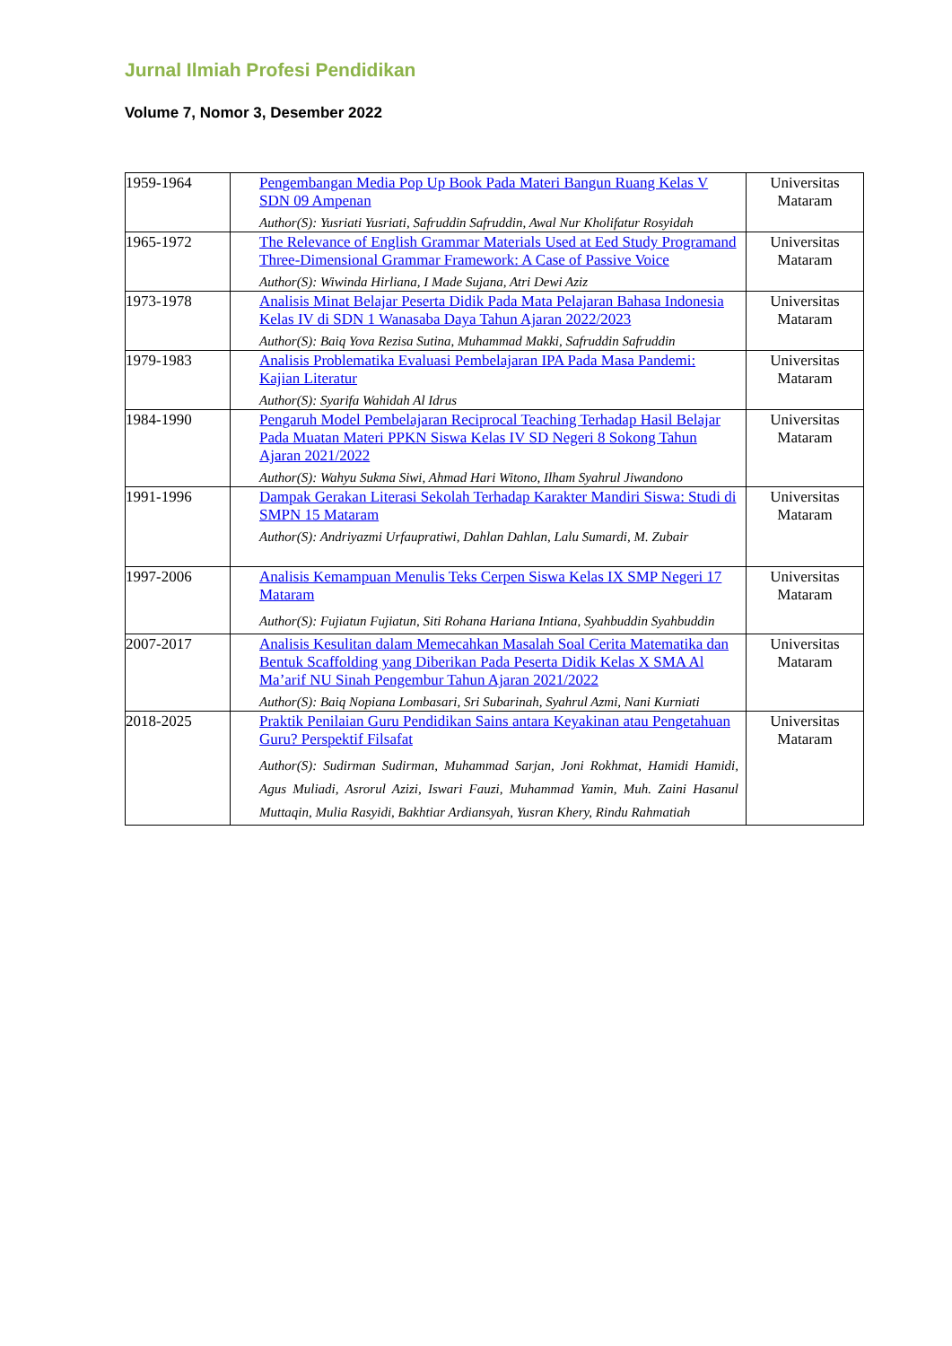Jurnal Ilmiah Profesi Pendidikan
Volume 7, Nomor 3, Desember 2022
| 1959-1964 | Pengembangan Media Pop Up Book Pada Materi Bangun Ruang Kelas V SDN 09 Ampenan Author(S): Yusriati Yusriati, Safruddin Safruddin, Awal Nur Kholifatur Rosyidah | Universitas Mataram |
| 1965-1972 | The Relevance of English Grammar Materials Used at Eed Study Programand Three-Dimensional Grammar Framework: A Case of Passive Voice Author(S): Wiwinda Hirliana, I Made Sujana, Atri Dewi Aziz | Universitas Mataram |
| 1973-1978 | Analisis Minat Belajar Peserta Didik Pada Mata Pelajaran Bahasa Indonesia Kelas IV di SDN 1 Wanasaba Daya Tahun Ajaran 2022/2023 Author(S): Baiq Yova Rezisa Sutina, Muhammad Makki, Safruddin Safruddin | Universitas Mataram |
| 1979-1983 | Analisis Problematika Evaluasi Pembelajaran IPA Pada Masa Pandemi: Kajian Literatur Author(S): Syarifa Wahidah Al Idrus | Universitas Mataram |
| 1984-1990 | Pengaruh Model Pembelajaran Reciprocal Teaching Terhadap Hasil Belajar Pada Muatan Materi PPKN Siswa Kelas IV SD Negeri 8 Sokong Tahun Ajaran 2021/2022 Author(S): Wahyu Sukma Siwi, Ahmad Hari Witono, Ilham Syahrul Jiwandono | Universitas Mataram |
| 1991-1996 | Dampak Gerakan Literasi Sekolah Terhadap Karakter Mandiri Siswa: Studi di SMPN 15 Mataram Author(S): Andriyazmi Urfaupratiwi, Dahlan Dahlan, Lalu Sumardi, M. Zubair | Universitas Mataram |
| 1997-2006 | Analisis Kemampuan Menulis Teks Cerpen Siswa Kelas IX SMP Negeri 17 Mataram Author(S): Fujiatun Fujiatun, Siti Rohana Hariana Intiana, Syahbuddin Syahbuddin | Universitas Mataram |
| 2007-2017 | Analisis Kesulitan dalam Memecahkan Masalah Soal Cerita Matematika dan Bentuk Scaffolding yang Diberikan Pada Peserta Didik Kelas X SMA Al Ma’arif NU Sinah Pengembur Tahun Ajaran 2021/2022 Author(S): Baiq Nopiana Lombasari, Sri Subarinah, Syahrul Azmi, Nani Kurniati | Universitas Mataram |
| 2018-2025 | Praktik Penilaian Guru Pendidikan Sains antara Keyakinan atau Pengetahuan Guru? Perspektif Filsafat Author(S): Sudirman Sudirman, Muhammad Sarjan, Joni Rokhmat, Hamidi Hamidi, Agus Muliadi, Asrorul Azizi, Iswari Fauzi, Muhammad Yamin, Muh. Zaini Hasanul Muttaqin, Mulia Rasyidi, Bakhtiar Ardiansyah, Yusran Khery, Rindu Rahmatiah | Universitas Mataram |